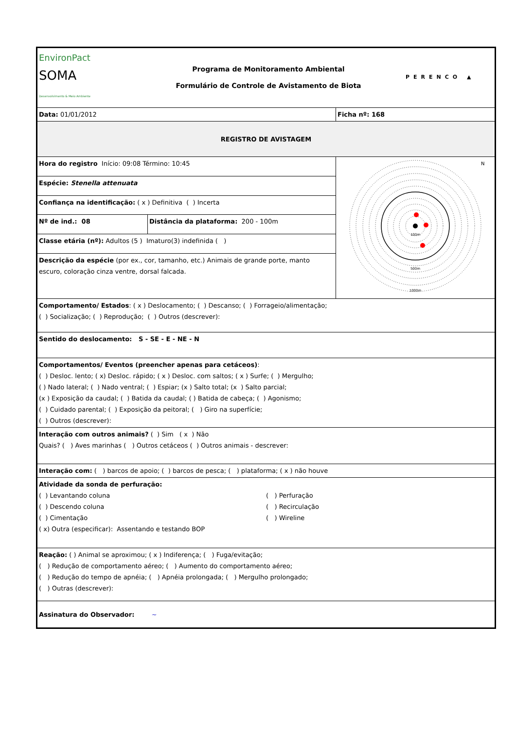| EnvironPact SOMA Desenvolvimento & Meio Ambiente Programa de Monitoramento Ambiental Formulário de Controle de Avistamento de Biota PERENCO ▲ | | |
| Data: 01/01/2012 | | Ficha nº: 168 |
| REGISTRO DE AVISTAGEM | | |
| Hora do registro Início: 09:08 Término: 10:45 | | 100m 500m 1000m N |
| Espécie: Stenella attenuata | | |
| Confiança na identificação: ( x ) Definitiva ( ) Incerta | | |
| Nº de ind.: 08 | Distância da plataforma: 200 - 100m | |
| Classe etária (nº): Adultos (5 ) Imaturo(3) indefinida ( ) | | |
| Descrição da espécie (por ex., cor, tamanho, etc.) Animais de grande porte, manto escuro, coloração cinza ventre, dorsal falcada. | | |
| Comportamento/ Estados : ( x ) Deslocamento; ( ) Descanso; ( ) Forrageio/alimentação; ( ) Socialização; ( ) Reprodução; ( ) Outros (descrever): | | |
| Sentido do deslocamento: S - SE - E - NE - N | | |
| Comportamentos/ Eventos (preencher apenas para cetáceos) : ( ) Desloc. lento; ( x) Desloc. rápido; ( x ) Desloc. com saltos; ( x ) Surfe; ( ) Mergulho; ( ) Nado lateral; ( ) Nado ventral; ( ) Espiar; (x ) Salto total; (x ) Salto parcial; (x ) Exposição da caudal; ( ) Batida da caudal; ( ) Batida de cabeça; ( ) Agonismo; ( ) Cuidado parental; ( ) Exposição da peitoral; ( ) Giro na superfície; ( ) Outros (descrever): | | |
| Interação com outros animais? ( ) Sim ( x ) Não Quais? ( ) Aves marinhas ( ) Outros cetáceos ( ) Outros animais - descrever: | | |
| Interação com: ( ) barcos de apoio; ( ) barcos de pesca; ( ) plataforma; ( x ) não houve | | |
| Atividade da sonda de perfuração: ( ) Levantando coluna ( ) Descendo coluna ( ) Cimentação ( ) Perfuração ( ) Recirculação ( ) Wireline ( x) Outra (especificar): Assentando e testando BOP | | |
| Reação: ( ) Animal se aproximou; ( x ) Indiferença; ( ) Fuga/evitação; ( ) Redução de comportamento aéreo; ( ) Aumento do comportamento aéreo; ( ) Redução do tempo de apnéia; ( ) Apnéia prolongada; ( ) Mergulho prolongado; ( ) Outras (descrever): | | |
| Assinatura do Observador: ~ | | |